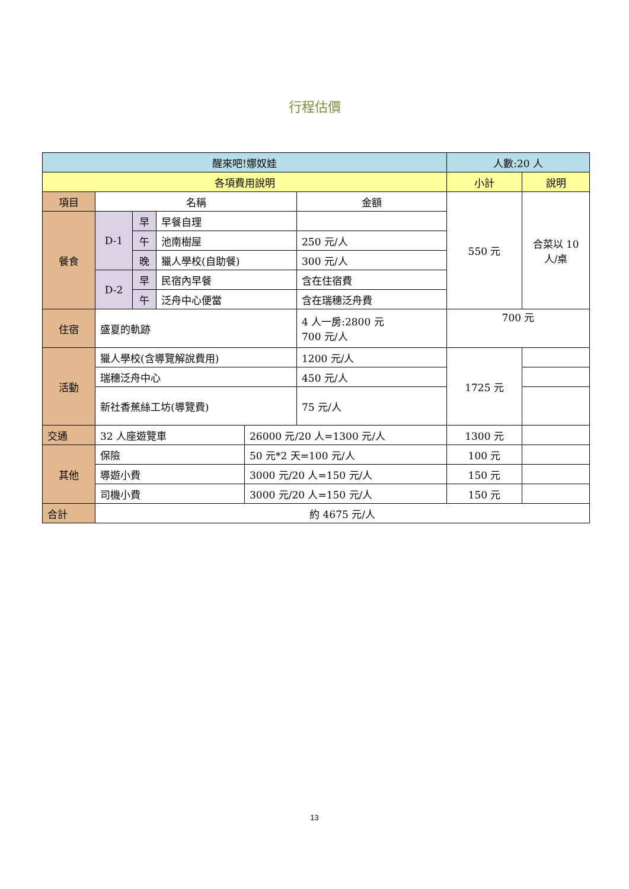行程估價
| 醒來吧!娜奴娃 | | | | | | 人數:20 人 | |
| 各項費用說明 | | | | | | 小計 | 說明 |
| 項目 | 名稱 | | | | 金額 | 550 元 | 合菜以 10 人/桌 |
| 餐食 | D-1 | 早 | 早餐自理 | | | | |
| | | 午 | 池南樹屋 | | 250 元/人 | | |
| | | 晚 | 獵人學校(自助餐) | | 300 元/人 | | |
| | D-2 | 早 | 民宿內早餐 | | 含在住宿費 | | |
| | | 午 | 泛舟中心便當 | | 含在瑞穗泛舟費 | | |
| 住宿 | 盛夏的軌跡 | | | | 4 人一房:2800 元 700 元/人 | 700 元 | |
| 活動 | 獵人學校(含導覽解說費用) | | | | 1200 元/人 | 1725 元 | |
| | 瑞穗泛舟中心 | | | | 450 元/人 | | |
| | 新社香蕉絲工坊(導覽費) | | | | 75 元/人 | | |
| 交通 | 32 人座遊覽車 | | | 26000 元/20 人=1300 元/人 | | 1300 元 | |
| 其他 | 保險 | | | 50 元*2 天=100 元/人 | | 100 元 | |
| | 導遊小費 | | | 3000 元/20 人=150 元/人 | | 150 元 | |
| | 司機小費 | | | 3000 元/20 人=150 元/人 | | 150 元 | |
| 合計 | 約 4675 元/人 | | | | | | |
13